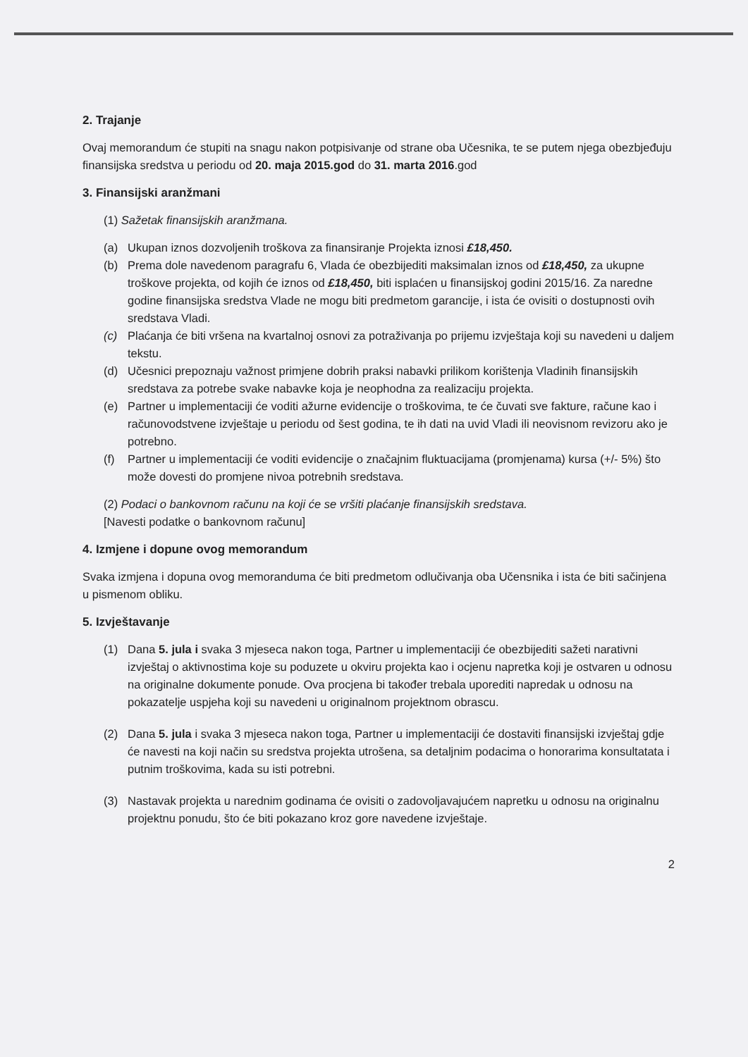2. Trajanje
Ovaj memorandum će stupiti na snagu nakon potpisivanje od strane oba Učesnika, te se putem njega obezbjeđuju finansijska sredstva u periodu od 20. maja 2015.god do 31. marta 2016.god
3. Finansijski aranžmani
(1) Sažetak finansijskih aranžmana.
(a) Ukupan iznos dozvoljenih troškova za finansiranje Projekta iznosi £18,450.
(b) Prema dole navedenom paragrafu 6, Vlada će obezbijediti maksimalan iznos od £18,450, za ukupne troškove projekta, od kojih će iznos od £18,450, biti isplaćen u finansijskoj godini 2015/16. Za naredne godine finansijska sredstva Vlade ne mogu biti predmetom garancije, i ista će ovisiti o dostupnosti ovih sredstava Vladi.
(c) Plaćanja će biti vršena na kvartalnoj osnovi za potraživanja po prijemu izvještaja koji su navedeni u daljem tekstu.
(d) Učesnici prepoznaju važnost primjene dobrih praksi nabavki prilikom korištenja Vladinih finansijskih sredstava za potrebe svake nabavke koja je neophodna za realizaciju projekta.
(e) Partner u implementaciji će voditi ažurne evidencije o troškovima, te će čuvati sve fakture, račune kao i računovodstvene izvještaje u periodu od šest godina, te ih dati na uvid Vladi ili neovisnom revizoru ako je potrebno.
(f) Partner u implementaciji će voditi evidencije o značajnim fluktuacijama (promjenama) kursa (+/- 5%) što može dovesti do promjene nivoa potrebnih sredstava.
(2) Podaci o bankovnom računu na koji će se vršiti plaćanje finansijskih sredstava.
[Navesti podatke o bankovnom računu]
4. Izmjene i dopune ovog memorandum
Svaka izmjena i dopuna ovog memoranduma će biti predmetom odlučivanja oba Učensnika i ista će biti sačinjena u pismenom obliku.
5. Izvještavanje
(1) Dana 5. jula i svaka 3 mjeseca nakon toga, Partner u implementaciji će obezbijediti sažeti narativni izvještaj o aktivnostima koje su poduzete u okviru projekta kao i ocjenu napretka koji je ostvaren u odnosu na originalne dokumente ponude. Ova procjena bi također trebala uporediti napredak u odnosu na pokazatelje uspjeha koji su navedeni u originalnom projektnom obrascu.
(2) Dana 5. jula i svaka 3 mjeseca nakon toga, Partner u implementaciji će dostaviti finansijski izvještaj gdje će navesti na koji način su sredstva projekta utrošena, sa detaljnim podacima o honorarima konsultatata i putnim troškovima, kada su isti potrebni.
(3) Nastavak projekta u narednim godinama će ovisiti o zadovoljavajućem napretku u odnosu na originalnu projektnu ponudu, što će biti pokazano kroz gore navedene izvještaje.
2